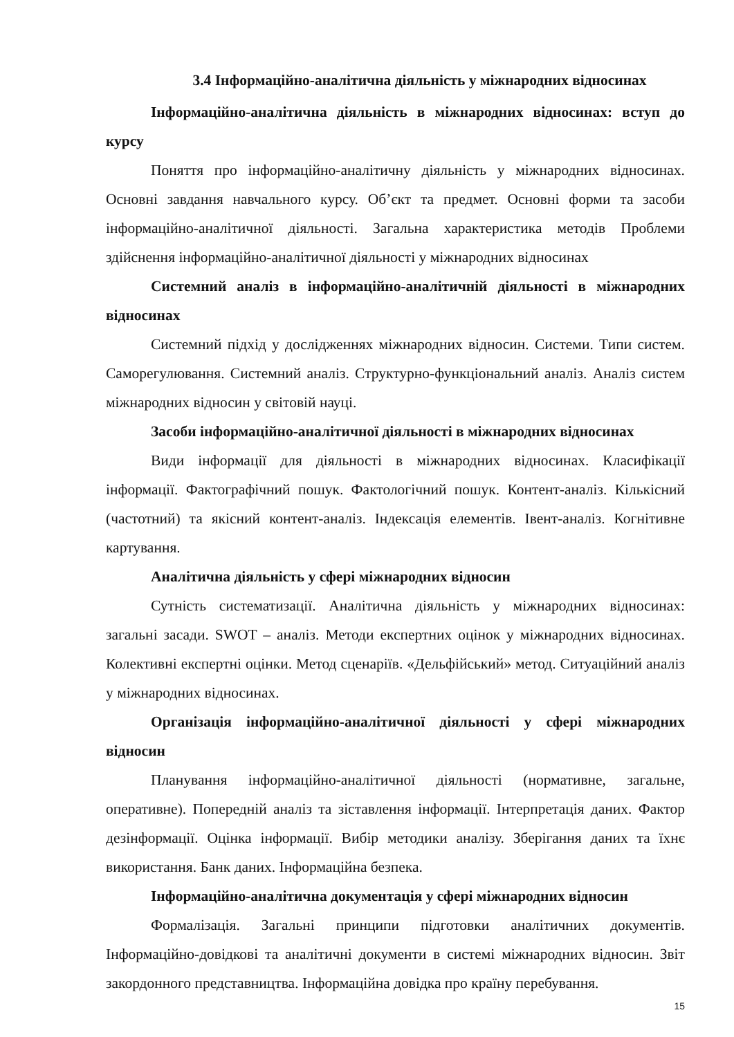3.4 Інформаційно-аналітична діяльність у міжнародних відносинах
Інформаційно-аналітична діяльність в міжнародних відносинах: вступ до курсу
Поняття про інформаційно-аналітичну діяльність у міжнародних відносинах. Основні завдання навчального курсу. Об’єкт та предмет. Основні форми та засоби інформаційно-аналітичної діяльності. Загальна характеристика методів Проблеми здійснення інформаційно-аналітичної діяльності у міжнародних відносинах
Системний аналіз в інформаційно-аналітичній діяльності в міжнародних відносинах
Системний підхід у дослідженнях міжнародних відносин. Системи. Типи систем. Саморегулювання. Системний аналіз. Структурно-функціональний аналіз. Аналіз систем міжнародних відносин у світовій науці.
Засоби інформаційно-аналітичної діяльності в міжнародних відносинах
Види інформації для діяльності в міжнародних відносинах. Класифікації інформації. Фактографічний пошук. Фактологічний пошук. Контент-аналіз. Кількісний (частотний) та якісний контент-аналіз. Індексація елементів. Івент-аналіз. Когнітивне картування.
Аналітична діяльність у сфері міжнародних відносин
Сутність систематизації. Аналітична діяльність у міжнародних відносинах: загальні засади. SWOT – аналіз. Методи експертних оцінок у міжнародних відносинах. Колективні експертні оцінки. Метод сценаріїв. «Дельфійський» метод. Ситуаційний аналіз у міжнародних відносинах.
Організація інформаційно-аналітичної діяльності у сфері міжнародних відносин
Планування інформаційно-аналітичної діяльності (нормативне, загальне, оперативне). Попередній аналіз та зіставлення інформації. Інтерпретація даних. Фактор дезінформації. Оцінка інформації. Вибір методики аналізу. Зберігання даних та їхнє використання. Банк даних. Інформаційна безпека.
Інформаційно-аналітична документація у сфері міжнародних відносин
Формалізація. Загальні принципи підготовки аналітичних документів. Інформаційно-довідкові та аналітичні документи в системі міжнародних відносин. Звіт закордонного представництва. Інформаційна довідка про країну перебування.
15